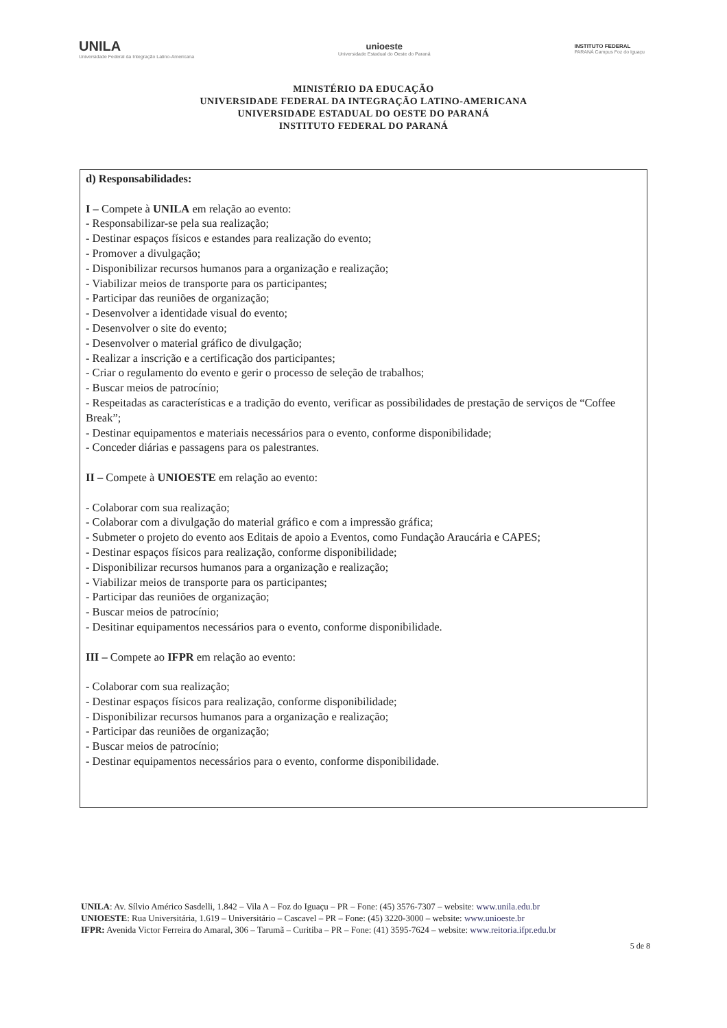UNILA
Universidade Federal da Integração Latino-Americana
unioeste
Universidade Estadual do Oeste do Paraná
INSTITUTO FEDERAL
PARANÁ Campus Foz do Iguaçu
MINISTÉRIO DA EDUCAÇÃO
UNIVERSIDADE FEDERAL DA INTEGRAÇÃO LATINO-AMERICANA
UNIVERSIDADE ESTADUAL DO OESTE DO PARANÁ
INSTITUTO FEDERAL DO PARANÁ
d) Responsabilidades:
I – Compete à UNILA em relação ao evento:
- Responsabilizar-se pela sua realização;
- Destinar espaços físicos e estandes para realização do evento;
- Promover a divulgação;
- Disponibilizar recursos humanos para a organização e realização;
- Viabilizar meios de transporte para os participantes;
- Participar das reuniões de organização;
- Desenvolver a identidade visual do evento;
- Desenvolver o site do evento;
- Desenvolver o material gráfico de divulgação;
- Realizar a inscrição e a certificação dos participantes;
- Criar o regulamento do evento e gerir o processo de seleção de trabalhos;
- Buscar meios de patrocínio;
- Respeitadas as características e a tradição do evento, verificar as possibilidades de prestação de serviços de “Coffee Break”;
- Destinar equipamentos e materiais necessários para o evento, conforme disponibilidade;
- Conceder diárias e passagens para os palestrantes.
II – Compete à UNIOESTE em relação ao evento:
- Colaborar com sua realização;
- Colaborar com a divulgação do material gráfico e com a impressão gráfica;
- Submeter o projeto do evento aos Editais de apoio a Eventos, como Fundação Araucária e CAPES;
- Destinar espaços físicos para realização, conforme disponibilidade;
- Disponibilizar recursos humanos para a organização e realização;
- Viabilizar meios de transporte para os participantes;
- Participar das reuniões de organização;
- Buscar meios de patrocínio;
- Desitinar equipamentos necessários para o evento, conforme disponibilidade.
III – Compete ao IFPR em relação ao evento:
- Colaborar com sua realização;
- Destinar espaços físicos para realização, conforme disponibilidade;
- Disponibilizar recursos humanos para a organização e realização;
- Participar das reuniões de organização;
- Buscar meios de patrocínio;
- Destinar equipamentos necessários para o evento, conforme disponibilidade.
UNILA: Av. Sílvio Américo Sasdelli, 1.842 – Vila A – Foz do Iguaçu – PR – Fone: (45) 3576-7307 – website: www.unila.edu.br
UNIOESTE: Rua Universitária, 1.619 – Universitário – Cascavel – PR – Fone: (45) 3220-3000 – website: www.unioeste.br
IFPR: Avenida Victor Ferreira do Amaral, 306 – Tarumã – Curitiba – PR – Fone: (41) 3595-7624 – website: www.reitoria.ifpr.edu.br
5 de 8